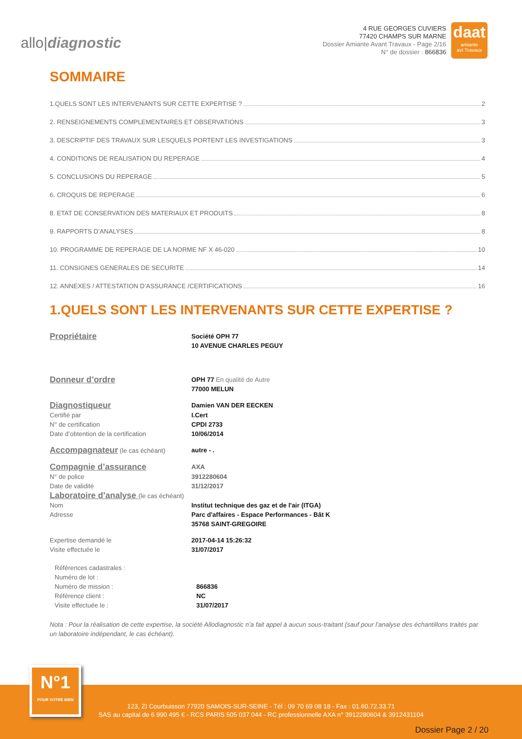allo|diagnostic
4 RUE GEORGES CUVIERS
77420 CHAMPS SUR MARNE
Dossier Amiante Avant Travaux - Page 2/16
N° de dossier : 866836
daat
amiante
avt Travaux
SOMMAIRE
1.QUELS SONT LES INTERVENANTS SUR CETTE EXPERTISE ? 2
2. RENSEIGNEMENTS COMPLEMENTAIRES ET OBSERVATIONS 3
3. DESCRIPTIF DES TRAVAUX SUR LESQUELS PORTENT LES INVESTIGATIONS 3
4. CONDITIONS DE REALISATION DU REPERAGE 4
5. CONCLUSIONS DU REPERAGE 5
6. CROQUIS DE REPERAGE 6
8. ETAT DE CONSERVATION DES MATERIAUX ET PRODUITS 8
9. RAPPORTS D’ANALYSES 8
10. PROGRAMME DE REPERAGE DE LA NORME NF X 46-020 10
11. CONSIGNES GENERALES DE SECURITE 14
12. ANNEXES / ATTESTATION D’ASSURANCE /CERTIFICATIONS 16
1.QUELS SONT LES INTERVENANTS SUR CETTE EXPERTISE ?
| Propriétaire | Société OPH 77 10 AVENUE CHARLES PEGUY |
| Donneur d’ordre | OPH 77 En qualité de Autre 77000 MELUN |
| Diagnostiqueur | Damien VAN DER EECKEN |
| Certifié par | I.Cert |
| N° de certification | CPDI 2733 |
| Date d’obtention de la certification | 10/06/2014 |
| Accompagnateur (le cas échéant) | autre - . |
| Compagnie d’assurance | AXA |
| N° de police | 3912280604 |
| Date de validité | 31/12/2017 |
| Laboratoire d’analyse (le cas échéant) | |
| Nom | Institut technique des gaz et de l'air (ITGA) |
| Adresse | Parc d'affaires - Espace Performances - Bât K 35768 SAINT-GREGOIRE |
| Expertise demandé le | 2017-04-14 15:26:32 |
| Visite effectuée le | 31/07/2017 |
| Références cadastrales : | |
| Numéro de lot : | |
| Numéro de mission : | 866836 |
| Référence client : | NC |
| Visite effectuée le : | 31/07/2017 |
Nota : Pour la réalisation de cette expertise, la société Allodiagnostic n’a fait appel à aucun sous-traitant (sauf pour l’analyse des échantillons traités par un laboratoire indépendant, le cas échéant).
123, ZI Courbuisson 77920 SAMOIS-SUR-SEINE - Tél : 09 70 69 08 18 - Fax : 01.60.72.33.71
SAS au capital de 6 990 495 € - RCS PARIS 505 037 044 - RC professionnelle AXA n° 3912280604 & 3912431104
Dossier Page 2 / 20
N°1
POUR VOTRE BIEN